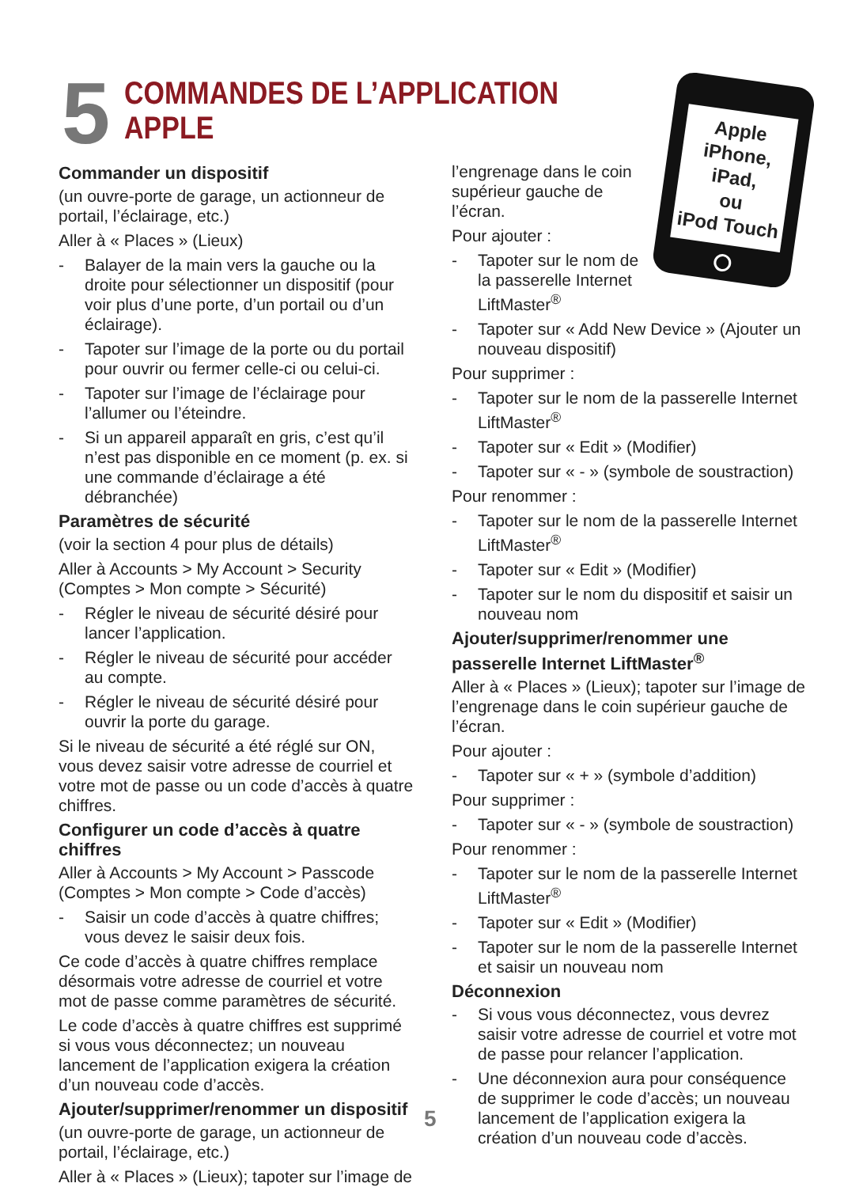5
COMMANDES DE L’APPLICATION
APPLE
Apple
iPhone,
iPad,
ou
iPod Touch
Commander un dispositif
(un ouvre-porte de garage, un actionneur de portail, l’éclairage, etc.)
Aller à « Places » (Lieux)
- Balayer de la main vers la gauche ou la droite pour sélectionner un dispositif (pour voir plus d’une porte, d’un portail ou d’un éclairage).
- Tapoter sur l’image de la porte ou du portail pour ouvrir ou fermer celle-ci ou celui-ci.
- Tapoter sur l’image de l’éclairage pour l’allumer ou l’éteindre.
- Si un appareil apparaît en gris, c’est qu’il n’est pas disponible en ce moment (p. ex. si une commande d’éclairage a été débranchée)
Paramètres de sécurité
(voir la section 4 pour plus de détails)
Aller à Accounts > My Account > Security (Comptes > Mon compte > Sécurité)
- Régler le niveau de sécurité désiré pour lancer l’application.
- Régler le niveau de sécurité pour accéder au compte.
- Régler le niveau de sécurité désiré pour ouvrir la porte du garage.
Si le niveau de sécurité a été réglé sur ON, vous devez saisir votre adresse de courriel et votre mot de passe ou un code d’accès à quatre chiffres.
Configurer un code d’accès à quatre chiffres
Aller à Accounts > My Account > Passcode (Comptes > Mon compte > Code d’accès)
- Saisir un code d’accès à quatre chiffres; vous devez le saisir deux fois.
Ce code d’accès à quatre chiffres remplace désormais votre adresse de courriel et votre mot de passe comme paramètres de sécurité.
Le code d’accès à quatre chiffres est supprimé si vous vous déconnectez; un nouveau lancement de l’application exigera la création d’un nouveau code d’accès.
Ajouter/supprimer/renommer un dispositif
(un ouvre-porte de garage, un actionneur de portail, l’éclairage, etc.)
Aller à « Places » (Lieux); tapoter sur l’image de
l’engrenage dans le coin supérieur gauche de l’écran.
Pour ajouter :
- Tapoter sur le nom de la passerelle Internet LiftMaster<sup>®</sup>
- Tapoter sur « Add New Device » (Ajouter un nouveau dispositif)
Pour supprimer :
- Tapoter sur le nom de la passerelle Internet LiftMaster<sup>®</sup>
- Tapoter sur « Edit » (Modifier)
- Tapoter sur « - » (symbole de soustraction)
Pour renommer :
- Tapoter sur le nom de la passerelle Internet LiftMaster<sup>®</sup>
- Tapoter sur « Edit » (Modifier)
- Tapoter sur le nom du dispositif et saisir un nouveau nom
Ajouter/supprimer/renommer une passerelle Internet LiftMaster<sup>®</sup>
Aller à « Places » (Lieux); tapoter sur l’image de l’engrenage dans le coin supérieur gauche de l’écran.
Pour ajouter :
- Tapoter sur « + » (symbole d’addition)
Pour supprimer :
- Tapoter sur « - » (symbole de soustraction)
Pour renommer :
- Tapoter sur le nom de la passerelle Internet LiftMaster<sup>®</sup>
- Tapoter sur « Edit » (Modifier)
- Tapoter sur le nom de la passerelle Internet et saisir un nouveau nom
Déconnexion
- Si vous vous déconnectez, vous devrez saisir votre adresse de courriel et votre mot de passe pour relancer l’application.
- Une déconnexion aura pour conséquence de supprimer le code d’accès; un nouveau lancement de l’application exigera la création d’un nouveau code d’accès.
5